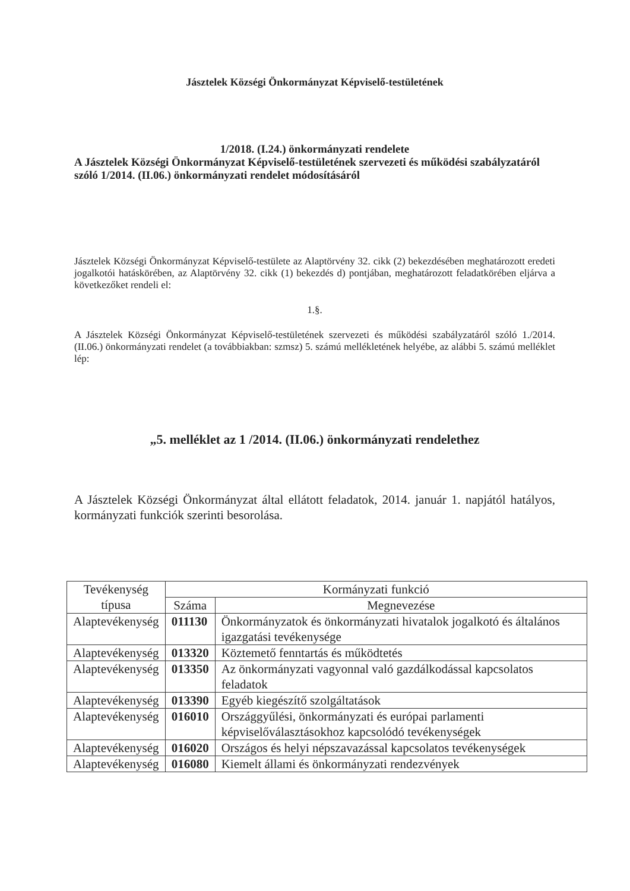Jásztelek Községi Önkormányzat Képviselő-testületének
1/2018. (I.24.) önkormányzati rendelete
A Jásztelek Községi Önkormányzat Képviselő-testületének szervezeti és működési szabályzatáról szóló 1/2014. (II.06.) önkormányzati rendelet módosításáról
Jásztelek Községi Önkormányzat Képviselő-testülete az Alaptörvény 32. cikk (2) bekezdésében meghatározott eredeti jogalkotói hatáskörében, az Alaptörvény 32. cikk (1) bekezdés d) pontjában, meghatározott feladatkörében eljárva a következőket rendeli el:
1.§.
A Jásztelek Községi Önkormányzat Képviselő-testületének szervezeti és működési szabályzatáról szóló 1./2014. (II.06.) önkormányzati rendelet (a továbbiakban: szmsz) 5. számú mellékletének helyébe, az alábbi 5. számú melléklet lép:
„5. melléklet az 1 /2014. (II.06.) önkormányzati rendelethez
A Jásztelek Községi Önkormányzat által ellátott feladatok, 2014. január 1. napjától hatályos, kormányzati funkciók szerinti besorolása.
| Tevékenység típusa | Kormányzati funkció | |
| --- | --- | --- |
| | Száma | Megnevezése |
| Alaptevékenység | 011130 | Önkormányzatok és önkormányzati hivatalok jogalkotó és általános igazgatási tevékenysége |
| Alaptevékenység | 013320 | Köztemető fenntartás és működtetés |
| Alaptevékenység | 013350 | Az önkormányzati vagyonnal való gazdálkodással kapcsolatos feladatok |
| Alaptevékenység | 013390 | Egyéb kiegészítő szolgáltatások |
| Alaptevékenység | 016010 | Országgyűlési, önkormányzati és európai parlamenti képviselőválasztásokhoz kapcsolódó tevékenységek |
| Alaptevékenység | 016020 | Országos és helyi népszavazással kapcsolatos tevékenységek |
| Alaptevékenység | 016080 | Kiemelt állami és önkormányzati rendezvények |